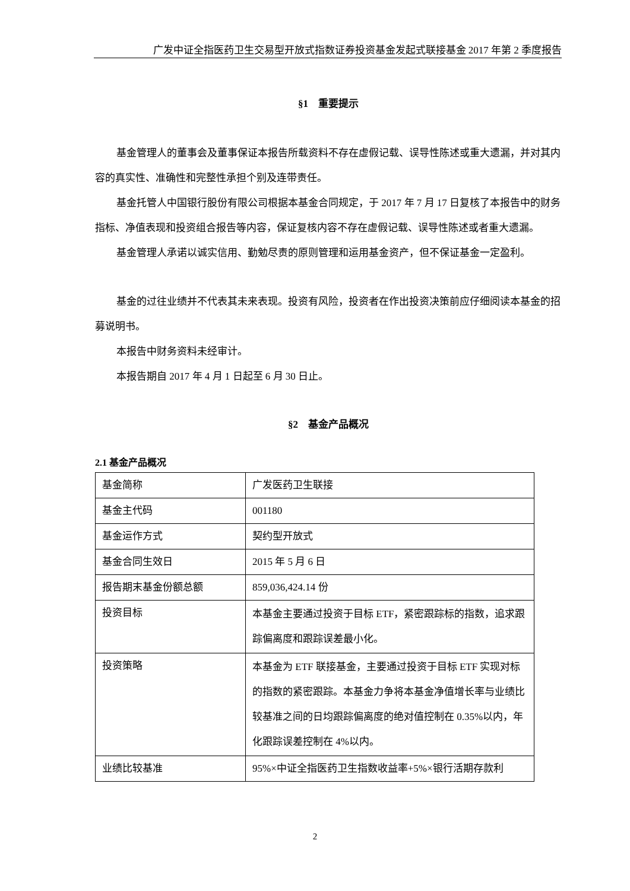广发中证全指医药卫生交易型开放式指数证券投资基金发起式联接基金 2017 年第 2 季度报告
§1　重要提示
基金管理人的董事会及董事保证本报告所载资料不存在虚假记载、误导性陈述或重大遗漏，并对其内容的真实性、准确性和完整性承担个别及连带责任。
基金托管人中国银行股份有限公司根据本基金合同规定，于 2017 年 7 月 17 日复核了本报告中的财务指标、净值表现和投资组合报告等内容，保证复核内容不存在虚假记载、误导性陈述或者重大遗漏。
基金管理人承诺以诚实信用、勤勉尽责的原则管理和运用基金资产，但不保证基金一定盈利。
基金的过往业绩并不代表其未来表现。投资有风险，投资者在作出投资决策前应仔细阅读本基金的招募说明书。
本报告中财务资料未经审计。
本报告期自 2017 年 4 月 1 日起至 6 月 30 日止。
§2　基金产品概况
2.1 基金产品概况
| 基金简称 | 广发医药卫生联接 |
| 基金主代码 | 001180 |
| 基金运作方式 | 契约型开放式 |
| 基金合同生效日 | 2015 年 5 月 6 日 |
| 报告期末基金份额总额 | 859,036,424.14 份 |
| 投资目标 | 本基金主要通过投资于目标 ETF，紧密跟踪标的指数，追求跟踪偏离度和跟踪误差最小化。 |
| 投资策略 | 本基金为 ETF 联接基金，主要通过投资于目标 ETF 实现对标的指数的紧密跟踪。本基金力争将本基金净值增长率与业绩比较基准之间的日均跟踪偏离度的绝对值控制在 0.35%以内，年化跟踪误差控制在 4%以内。 |
| 业绩比较基准 | 95%×中证全指医药卫生指数收益率+5%×银行活期存款利 |
2